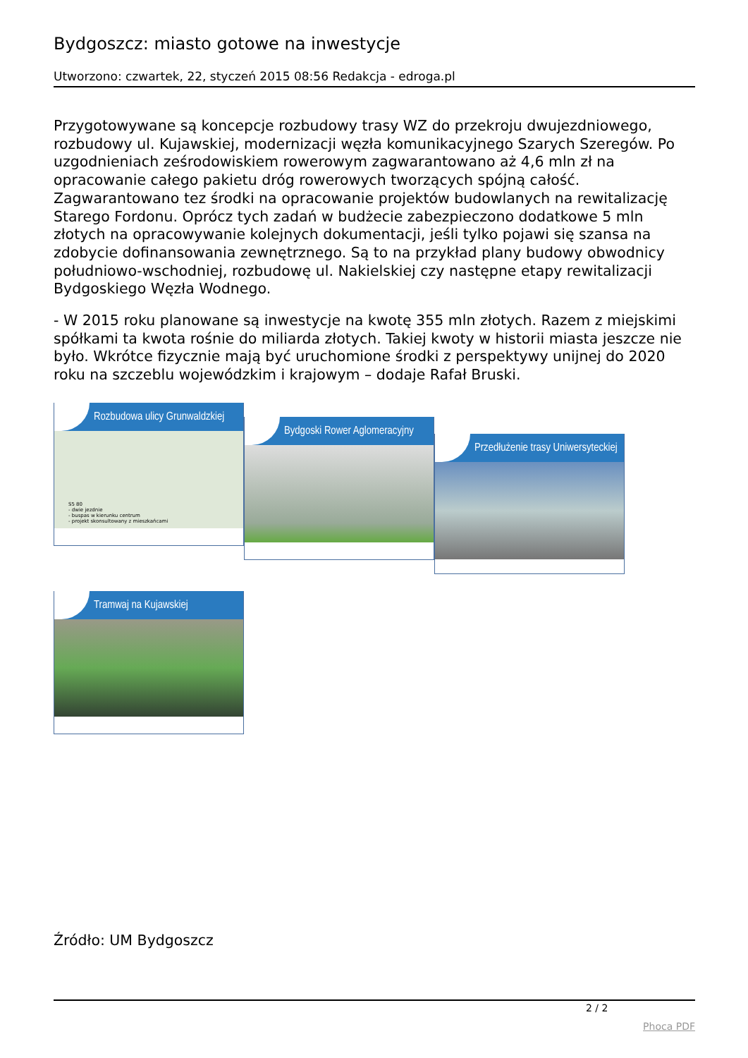Bydgoszcz: miasto gotowe na inwestycje
Utworzono: czwartek, 22, styczeń 2015 08:56 Redakcja - edroga.pl
Przygotowywane są koncepcje rozbudowy trasy WZ do przekroju dwujezdniowego, rozbudowy ul. Kujawskiej, modernizacji węzła komunikacyjnego Szarych Szeregów. Po uzgodnieniach ześrodowiskiem rowerowym zagwarantowano aż 4,6 mln zł na opracowanie całego pakietu dróg rowerowych tworzących spójną całość. Zagwarantowano tez środki na opracowanie projektów budowlanych na rewitalizację Starego Fordonu. Oprócz tych zadań w budżecie zabezpieczono dodatkowe 5 mln złotych na opracowywanie kolejnych dokumentacji, jeśli tylko pojawi się szansa na zdobycie dofinansowania zewnętrznego. Są to na przykład plany budowy obwodnicy południowo-wschodniej, rozbudowę ul. Nakielskiej czy następne etapy rewitalizacji Bydgoskiego Węzła Wodnego.
- W 2015 roku planowane są inwestycje na kwotę 355 mln złotych. Razem z miejskimi spółkami ta kwota rośnie do miliarda złotych. Takiej kwoty w historii miasta jeszcze nie było. Wkrótce fizycznie mają być uruchomione środki z perspektywy unijnej do 2020 roku na szczeblu wojewódzkim i krajowym – dodaje Rafał Bruski.
Rozbudowa ulicy Grunwaldzkiej
S5 80
- dwie jezdnie
- buspas w kierunku centrum
- projekt skonsultowany z mieszkańcami
Bydgoski Rower Aglomeracyjny
Przedłużenie trasy Uniwersyteckiej
Tramwaj na Kujawskiej
Źródło: UM Bydgoszcz
2 / 2
Phoca PDF